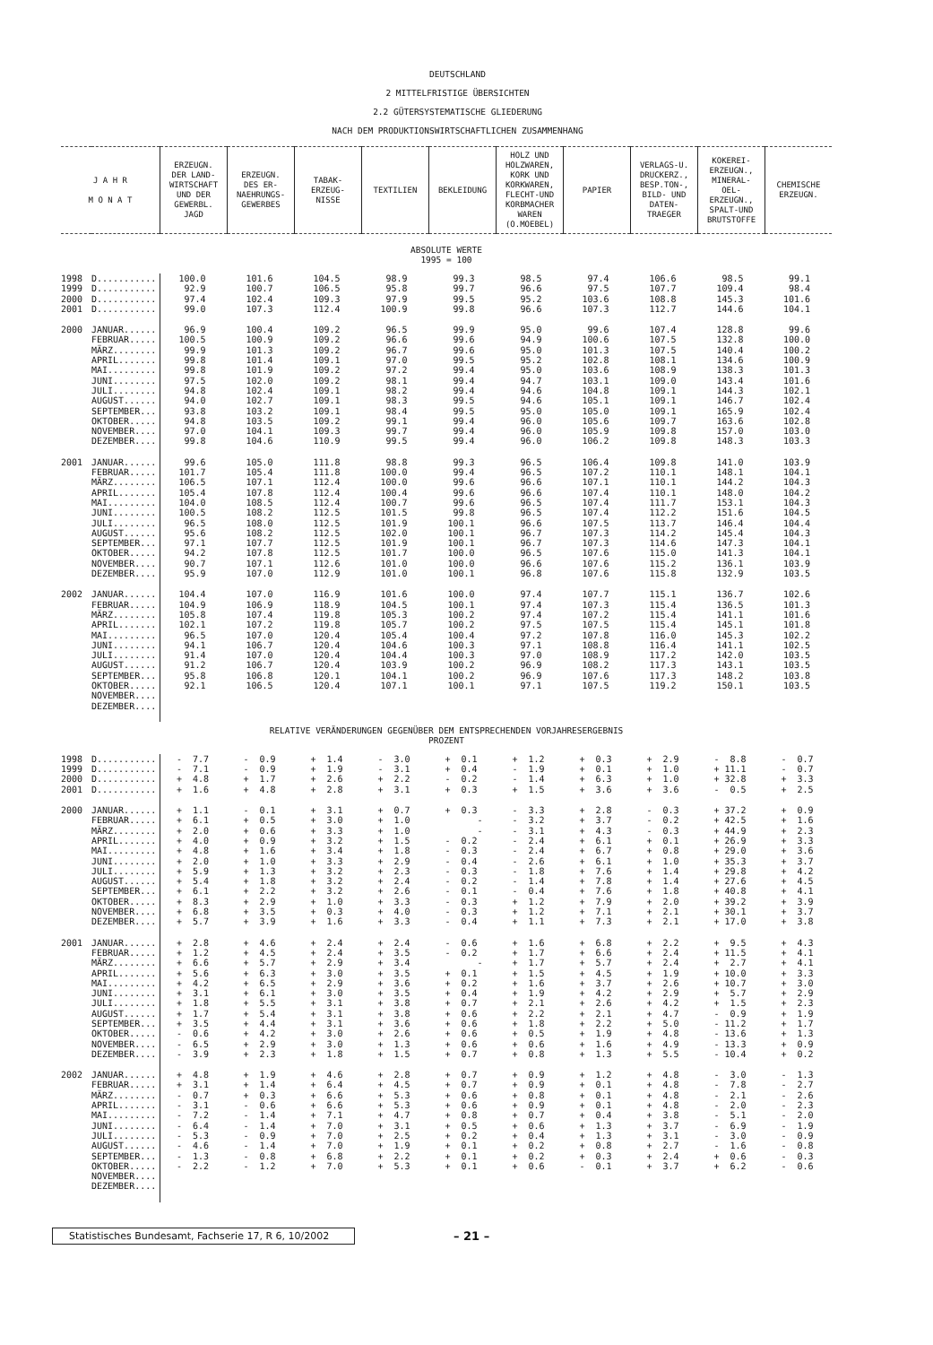DEUTSCHLAND
2 MITTELFRISTIGE ÜBERSICHTEN
2.2 GÜTERSYSTEMATISCHE GLIEDERUNG
NACH DEM PRODUKTIONSWIRTSCHAFTLICHEN ZUSAMMENHANG
| J A H R M O N A T | | ERZEUGN. DER LAND- WIRTSCHAFT UND DER GEWERBL. JAGD | ERZEUGN. DES ER- NAEHRUNGS- GEWERBES | TABAK- ERZEUG- NISSE | TEXTILIEN | BEKLEIDUNG | HOLZ UND HOLZWAREN, KORK UND KORKWAREN, FLECHT-UND KORBMACHER WAREN (O.MOEBEL) | PAPIER | VERLAGS-U. DRUCKERZ., BESP.TON-, BILD- UND DATEN- TRAEGER | KOKEREI- ERZEUGN., MINERAL- OEL- ERZEUGN., SPALT-UND BRUTSTOFFE | CHEMISCHE ERZEUGN. |
| --- | --- | --- | --- | --- | --- | --- | --- | --- | --- | --- | --- |
| ABSOLUTE WERTE 1995 = 100 | | | | | | | | | | | |
| 1998 | D........... | 100.0 | 101.6 | 104.5 | 98.9 | 99.3 | 98.5 | 97.4 | 106.6 | 98.5 | 99.1 |
| 1999 | D........... | 92.9 | 100.7 | 106.5 | 95.8 | 99.7 | 96.6 | 97.5 | 107.7 | 109.4 | 98.4 |
| 2000 | D........... | 97.4 | 102.4 | 109.3 | 97.9 | 99.5 | 95.2 | 103.6 | 108.8 | 145.3 | 101.6 |
| 2001 | D........... | 99.0 | 107.3 | 112.4 | 100.9 | 99.8 | 96.6 | 107.3 | 112.7 | 144.6 | 104.1 |
| 2000 | JANUAR...... | 96.9 | 100.4 | 109.2 | 96.5 | 99.9 | 95.0 | 99.6 | 107.4 | 128.8 | 99.6 |
| | FEBRUAR..... | 100.5 | 100.9 | 109.2 | 96.6 | 99.6 | 94.9 | 100.6 | 107.5 | 132.8 | 100.0 |
| | MÄRZ........ | 99.9 | 101.3 | 109.2 | 96.7 | 99.6 | 95.0 | 101.3 | 107.5 | 140.4 | 100.2 |
| | APRIL....... | 99.8 | 101.4 | 109.1 | 97.0 | 99.5 | 95.2 | 102.8 | 108.1 | 134.6 | 100.9 |
| | MAI......... | 99.8 | 101.9 | 109.2 | 97.2 | 99.4 | 95.0 | 103.6 | 108.9 | 138.3 | 101.3 |
| | JUNI........ | 97.5 | 102.0 | 109.2 | 98.1 | 99.4 | 94.7 | 103.1 | 109.0 | 143.4 | 101.6 |
| | JULI........ | 94.8 | 102.4 | 109.1 | 98.2 | 99.4 | 94.6 | 104.8 | 109.1 | 144.3 | 102.1 |
| | AUGUST...... | 94.0 | 102.7 | 109.1 | 98.3 | 99.5 | 94.6 | 105.1 | 109.1 | 146.7 | 102.4 |
| | SEPTEMBER... | 93.8 | 103.2 | 109.1 | 98.4 | 99.5 | 95.0 | 105.0 | 109.1 | 165.9 | 102.4 |
| | OKTOBER..... | 94.8 | 103.5 | 109.2 | 99.1 | 99.4 | 96.0 | 105.6 | 109.7 | 163.6 | 102.8 |
| | NOVEMBER.... | 97.0 | 104.1 | 109.3 | 99.7 | 99.4 | 96.0 | 105.9 | 109.8 | 157.0 | 103.0 |
| | DEZEMBER.... | 99.8 | 104.6 | 110.9 | 99.5 | 99.4 | 96.0 | 106.2 | 109.8 | 148.3 | 103.3 |
| 2001 | JANUAR...... | 99.6 | 105.0 | 111.8 | 98.8 | 99.3 | 96.5 | 106.4 | 109.8 | 141.0 | 103.9 |
| | FEBRUAR..... | 101.7 | 105.4 | 111.8 | 100.0 | 99.4 | 96.5 | 107.2 | 110.1 | 148.1 | 104.1 |
| | MÄRZ........ | 106.5 | 107.1 | 112.4 | 100.0 | 99.6 | 96.6 | 107.1 | 110.1 | 144.2 | 104.3 |
| | APRIL....... | 105.4 | 107.8 | 112.4 | 100.4 | 99.6 | 96.6 | 107.4 | 110.1 | 148.0 | 104.2 |
| | MAI......... | 104.0 | 108.5 | 112.4 | 100.7 | 99.6 | 96.5 | 107.4 | 111.7 | 153.1 | 104.3 |
| | JUNI........ | 100.5 | 108.2 | 112.5 | 101.5 | 99.8 | 96.5 | 107.4 | 112.2 | 151.6 | 104.5 |
| | JULI........ | 96.5 | 108.0 | 112.5 | 101.9 | 100.1 | 96.6 | 107.5 | 113.7 | 146.4 | 104.4 |
| | AUGUST...... | 95.6 | 108.2 | 112.5 | 102.0 | 100.1 | 96.7 | 107.3 | 114.2 | 145.4 | 104.3 |
| | SEPTEMBER... | 97.1 | 107.7 | 112.5 | 101.9 | 100.1 | 96.7 | 107.3 | 114.6 | 147.3 | 104.1 |
| | OKTOBER..... | 94.2 | 107.8 | 112.5 | 101.7 | 100.0 | 96.5 | 107.6 | 115.0 | 141.3 | 104.1 |
| | NOVEMBER.... | 90.7 | 107.1 | 112.6 | 101.0 | 100.0 | 96.6 | 107.6 | 115.2 | 136.1 | 103.9 |
| | DEZEMBER.... | 95.9 | 107.0 | 112.9 | 101.0 | 100.1 | 96.8 | 107.6 | 115.8 | 132.9 | 103.5 |
| 2002 | JANUAR...... | 104.4 | 107.0 | 116.9 | 101.6 | 100.0 | 97.4 | 107.7 | 115.1 | 136.7 | 102.6 |
| | FEBRUAR..... | 104.9 | 106.9 | 118.9 | 104.5 | 100.1 | 97.4 | 107.3 | 115.4 | 136.5 | 101.3 |
| | MÄRZ........ | 105.8 | 107.4 | 119.8 | 105.3 | 100.2 | 97.4 | 107.2 | 115.4 | 141.1 | 101.6 |
| | APRIL....... | 102.1 | 107.2 | 119.8 | 105.7 | 100.2 | 97.5 | 107.5 | 115.4 | 145.1 | 101.8 |
| | MAI......... | 96.5 | 107.0 | 120.4 | 105.4 | 100.4 | 97.2 | 107.8 | 116.0 | 145.3 | 102.2 |
| | JUNI........ | 94.1 | 106.7 | 120.4 | 104.6 | 100.3 | 97.1 | 108.8 | 116.4 | 141.1 | 102.5 |
| | JULI........ | 91.4 | 107.0 | 120.4 | 104.4 | 100.3 | 97.0 | 108.9 | 117.2 | 142.0 | 103.5 |
| | AUGUST...... | 91.2 | 106.7 | 120.4 | 103.9 | 100.2 | 96.9 | 108.2 | 117.3 | 143.1 | 103.5 |
| | SEPTEMBER... | 95.8 | 106.8 | 120.1 | 104.1 | 100.2 | 96.9 | 107.6 | 117.3 | 148.2 | 103.8 |
| | OKTOBER..... | 92.1 | 106.5 | 120.4 | 107.1 | 100.1 | 97.1 | 107.5 | 119.2 | 150.1 | 103.5 |
| | NOVEMBER.... | | | | | | | | | | |
| | DEZEMBER.... | | | | | | | | | | |
| RELATIVE VERÄNDERUNGEN GEGENÜBER DEM ENTSPRECHENDEN VORJAHRESERGEBNIS PROZENT | | | | | | | | | | | |
| 1998 | D........... | - 7.7 | - 0.9 | + 1.4 | - 3.0 | + 0.1 | + 1.2 | + 0.3 | + 2.9 | - 8.8 | - 0.7 |
| 1999 | D........... | - 7.1 | - 0.9 | + 1.9 | - 3.1 | + 0.4 | - 1.9 | + 0.1 | + 1.0 | + 11.1 | - 0.7 |
| 2000 | D........... | + 4.8 | + 1.7 | + 2.6 | + 2.2 | - 0.2 | - 1.4 | + 6.3 | + 1.0 | + 32.8 | + 3.3 |
| 2001 | D........... | + 1.6 | + 4.8 | + 2.8 | + 3.1 | + 0.3 | + 1.5 | + 3.6 | + 3.6 | - 0.5 | + 2.5 |
| 2000 | JANUAR...... | + 1.1 | - 0.1 | + 3.1 | + 0.7 | + 0.3 | - 3.3 | + 2.8 | - 0.3 | + 37.2 | + 0.9 |
| | FEBRUAR..... | + 6.1 | + 0.5 | + 3.0 | + 1.0 | - | - 3.2 | + 3.7 | - 0.2 | + 42.5 | + 1.6 |
| | MÄRZ........ | + 2.0 | + 0.6 | + 3.3 | + 1.0 | - | - 3.1 | + 4.3 | - 0.3 | + 44.9 | + 2.3 |
| | APRIL....... | + 4.0 | + 0.9 | + 3.2 | + 1.5 | - 0.2 | - 2.4 | + 6.1 | + 0.1 | + 26.9 | + 3.3 |
| | MAI......... | + 4.8 | + 1.6 | + 3.4 | + 1.8 | - 0.3 | - 2.4 | + 6.7 | + 0.8 | + 29.0 | + 3.6 |
| | JUNI........ | + 2.0 | + 1.0 | + 3.3 | + 2.9 | - 0.4 | - 2.6 | + 6.1 | + 1.0 | + 35.3 | + 3.7 |
| | JULI........ | + 5.9 | + 1.3 | + 3.2 | + 2.3 | - 0.3 | - 1.8 | + 7.6 | + 1.4 | + 29.8 | + 4.2 |
| | AUGUST...... | + 5.4 | + 1.8 | + 3.2 | + 2.4 | - 0.2 | - 1.4 | + 7.8 | + 1.4 | + 27.6 | + 4.5 |
| | SEPTEMBER... | + 6.1 | + 2.2 | + 3.2 | + 2.6 | - 0.1 | - 0.4 | + 7.6 | + 1.8 | + 40.8 | + 4.1 |
| | OKTOBER..... | + 8.3 | + 2.9 | + 1.0 | + 3.3 | - 0.3 | + 1.2 | + 7.9 | + 2.0 | + 39.2 | + 3.9 |
| | NOVEMBER.... | + 6.8 | + 3.5 | + 0.3 | + 4.0 | - 0.3 | + 1.2 | + 7.1 | + 2.1 | + 30.1 | + 3.7 |
| | DEZEMBER.... | + 5.7 | + 3.9 | + 1.6 | + 3.3 | - 0.4 | + 1.1 | + 7.3 | + 2.1 | + 17.0 | + 3.8 |
| 2001 | JANUAR...... | + 2.8 | + 4.6 | + 2.4 | + 2.4 | - 0.6 | + 1.6 | + 6.8 | + 2.2 | + 9.5 | + 4.3 |
| | FEBRUAR..... | + 1.2 | + 4.5 | + 2.4 | + 3.5 | - 0.2 | + 1.7 | + 6.6 | + 2.4 | + 11.5 | + 4.1 |
| | MÄRZ........ | + 6.6 | + 5.7 | + 2.9 | + 3.4 | - | + 1.7 | + 5.7 | + 2.4 | + 2.7 | + 4.1 |
| | APRIL....... | + 5.6 | + 6.3 | + 3.0 | + 3.5 | + 0.1 | + 1.5 | + 4.5 | + 1.9 | + 10.0 | + 3.3 |
| | MAI......... | + 4.2 | + 6.5 | + 2.9 | + 3.6 | + 0.2 | + 1.6 | + 3.7 | + 2.6 | + 10.7 | + 3.0 |
| | JUNI........ | + 3.1 | + 6.1 | + 3.0 | + 3.5 | + 0.4 | + 1.9 | + 4.2 | + 2.9 | + 5.7 | + 2.9 |
| | JULI........ | + 1.8 | + 5.5 | + 3.1 | + 3.8 | + 0.7 | + 2.1 | + 2.6 | + 4.2 | + 1.5 | + 2.3 |
| | AUGUST...... | + 1.7 | + 5.4 | + 3.1 | + 3.8 | + 0.6 | + 2.2 | + 2.1 | + 4.7 | - 0.9 | + 1.9 |
| | SEPTEMBER... | + 3.5 | + 4.4 | + 3.1 | + 3.6 | + 0.6 | + 1.8 | + 2.2 | + 5.0 | - 11.2 | + 1.7 |
| | OKTOBER..... | - 0.6 | + 4.2 | + 3.0 | + 2.6 | + 0.6 | + 0.5 | + 1.9 | + 4.8 | - 13.6 | + 1.3 |
| | NOVEMBER.... | - 6.5 | + 2.9 | + 3.0 | + 1.3 | + 0.6 | + 0.6 | + 1.6 | + 4.9 | - 13.3 | + 0.9 |
| | DEZEMBER.... | - 3.9 | + 2.3 | + 1.8 | + 1.5 | + 0.7 | + 0.8 | + 1.3 | + 5.5 | - 10.4 | + 0.2 |
| 2002 | JANUAR...... | + 4.8 | + 1.9 | + 4.6 | + 2.8 | + 0.7 | + 0.9 | + 1.2 | + 4.8 | - 3.0 | - 1.3 |
| | FEBRUAR..... | + 3.1 | + 1.4 | + 6.4 | + 4.5 | + 0.7 | + 0.9 | + 0.1 | + 4.8 | - 7.8 | - 2.7 |
| | MÄRZ........ | - 0.7 | + 0.3 | + 6.6 | + 5.3 | + 0.6 | + 0.8 | + 0.1 | + 4.8 | - 2.1 | - 2.6 |
| | APRIL....... | - 3.1 | - 0.6 | + 6.6 | + 5.3 | + 0.6 | + 0.9 | + 0.1 | + 4.8 | - 2.0 | - 2.3 |
| | MAI......... | - 7.2 | - 1.4 | + 7.1 | + 4.7 | + 0.8 | + 0.7 | + 0.4 | + 3.8 | - 5.1 | - 2.0 |
| | JUNI........ | - 6.4 | - 1.4 | + 7.0 | + 3.1 | + 0.5 | + 0.6 | + 1.3 | + 3.7 | - 6.9 | - 1.9 |
| | JULI........ | - 5.3 | - 0.9 | + 7.0 | + 2.5 | + 0.2 | + 0.4 | + 1.3 | + 3.1 | - 3.0 | - 0.9 |
| | AUGUST...... | - 4.6 | - 1.4 | + 7.0 | + 1.9 | + 0.1 | + 0.2 | + 0.8 | + 2.7 | - 1.6 | - 0.8 |
| | SEPTEMBER... | - 1.3 | - 0.8 | + 6.8 | + 2.2 | + 0.1 | + 0.2 | + 0.3 | + 2.4 | + 0.6 | - 0.3 |
| | OKTOBER..... | - 2.2 | - 1.2 | + 7.0 | + 5.3 | + 0.1 | + 0.6 | - 0.1 | + 3.7 | + 6.2 | - 0.6 |
| | NOVEMBER.... | | | | | | | | | | |
| | DEZEMBER.... | | | | | | | | | | |
Statistisches Bundesamt, Fachserie 17, R 6, 10/2002
– 21 –